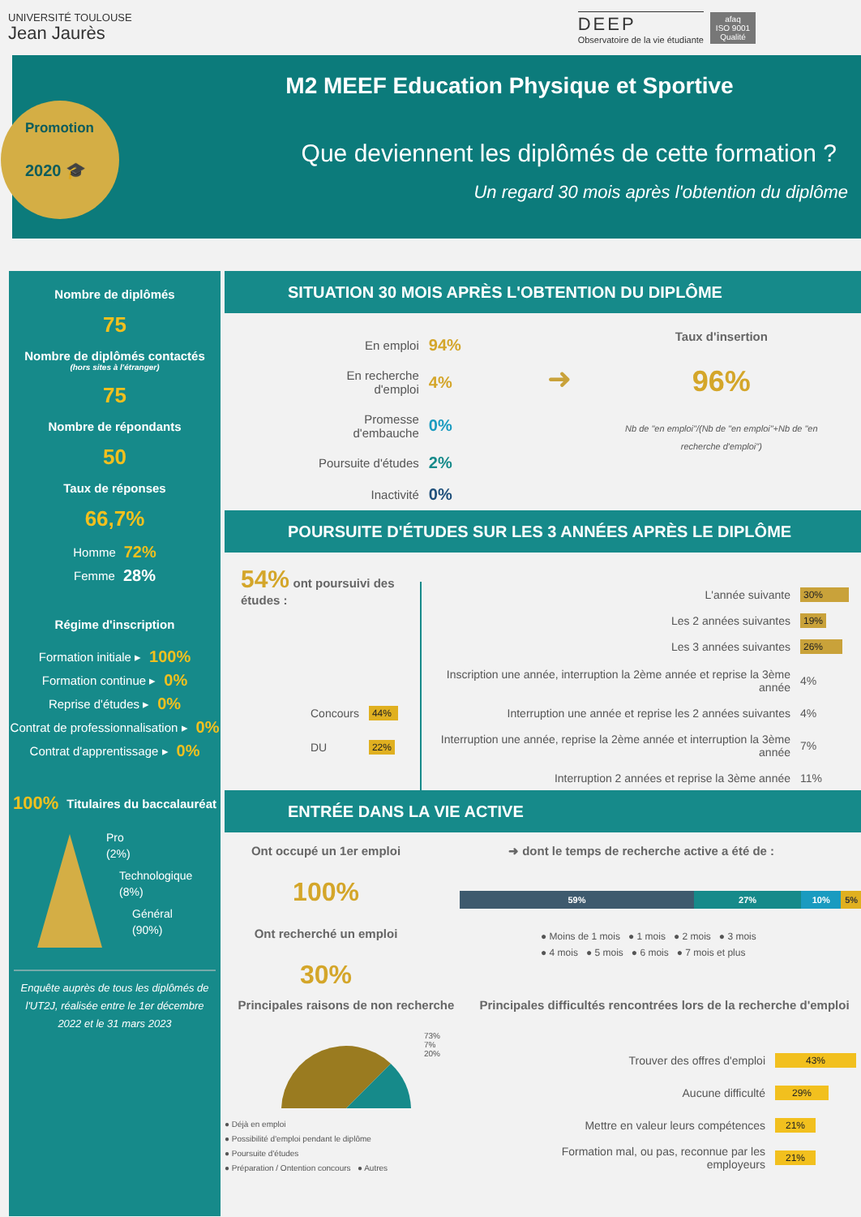UNIVERSITÉ TOULOUSE
Jean Jaurès
DEEP
Observatoire de la vie étudiante
afaq
ISO 9001
Qualité
Promotion
2020 🎓
M2 MEEF Education Physique et Sportive
Que deviennent les diplômés de cette formation ?
Un regard 30 mois après l'obtention du diplôme
Nombre de diplômés
75
Nombre de diplômés contactés
(hors sites à l'étranger)
75
Nombre de répondants
50
Taux de réponses
66,7%
Homme 72%
Femme 28%
Régime d'inscription
Formation initiale ▸ 100%
Formation continue ▸ 0%
Reprise d'études ▸ 0%
Contrat de professionnalisation ▸ 0%
Contrat d'apprentissage ▸ 0%
100% Titulaires du baccalauréat
Pro
(2%)
Technologique
(8%)
Général
(90%)
Enquête auprès de tous les diplômés de l'UT2J, réalisée entre le 1er décembre 2022 et le 31 mars 2023
SITUATION 30 MOIS APRÈS L'OBTENTION DU DIPLÔME
| En emploi | 94% |
| En recherche d'emploi | 4% |
| Promesse d'embauche | 0% |
| Poursuite d'études | 2% |
| Inactivité | 0% |
➜
Taux d'insertion
96%
Nb de "en emploi"/(Nb de "en emploi"+Nb de "en recherche d'emploi")
POURSUITE D'ÉTUDES SUR LES 3 ANNÉES APRÈS LE DIPLÔME
54% ont poursuivi des études :
| Concours | 44% |
| DU | 22% |
| L'année suivante | 30% |
| Les 2 années suivantes | 19% |
| Les 3 années suivantes | 26% |
| Inscription une année, interruption la 2ème année et reprise la 3ème année | 4% |
| Interruption une année et reprise les 2 années suivantes | 4% |
| Interruption une année, reprise la 2ème année et interruption la 3ème année | 7% |
| Interruption 2 années et reprise la 3ème année | 11% |
ENTRÉE DANS LA VIE ACTIVE
Ont occupé un 1er emploi
100%
Ont recherché un emploi
30%
➜ dont le temps de recherche active a été de :
59% 27% 10% 5%
● Moins de 1 mois ● 1 mois ● 2 mois ● 3 mois
● 4 mois ● 5 mois ● 6 mois ● 7 mois et plus
Principales raisons de non recherche
73%
7%
20%
● Déjà en emploi
● Possibilité d'emploi pendant le diplôme
● Poursuite d'études
● Préparation / Ontention concours ● Autres
Principales difficultés rencontrées lors de la recherche d'emploi
| Trouver des offres d'emploi | 43% |
| Aucune difficulté | 29% |
| Mettre en valeur leurs compétences | 21% |
| Formation mal, ou pas, reconnue par les employeurs | 21% |